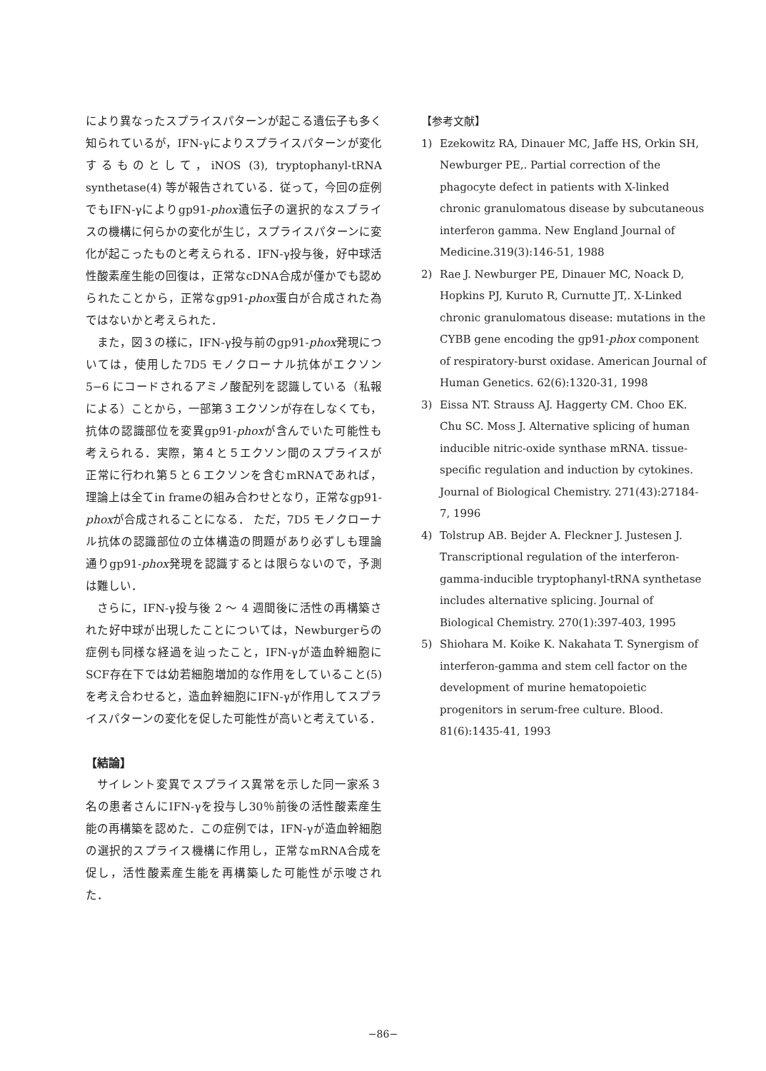により異なったスプライスパターンが起こる遺伝子も多く知られているが，IFN-γによりスプライスパターンが変化するものとして，iNOS (3), tryptophanyl-tRNA synthetase(4) 等が報告されている．従って，今回の症例でもIFN-γによりgp91-phox遺伝子の選択的なスプライスの機構に何らかの変化が生じ，スプライスパターンに変化が起こったものと考えられる．IFN-γ投与後，好中球活性酸素産生能の回復は，正常なcDNA合成が僅かでも認められたことから，正常なgp91-phox蛋白が合成された為ではないかと考えられた．
また，図３の様に，IFN-γ投与前のgp91-phox発現については，使用した7D5 モノクローナル抗体がエクソン 5−6 にコードされるアミノ酸配列を認識している（私報による）ことから，一部第３エクソンが存在しなくても，抗体の認識部位を変異gp91-phoxが含んでいた可能性も考えられる．実際，第４と５エクソン間のスプライスが正常に行われ第５と６エクソンを含むmRNAであれば，理論上は全てin frameの組み合わせとなり，正常なgp91-phoxが合成されることになる． ただ，7D5 モノクローナル抗体の認識部位の立体構造の問題があり必ずしも理論通りgp91-phox発現を認識するとは限らないので，予測は難しい．
さらに，IFN-γ投与後 2 ～ 4 週間後に活性の再構築された好中球が出現したことについては，Newburgerらの症例も同様な経過を辿ったこと，IFN-γが造血幹細胞にSCF存在下では幼若細胞増加的な作用をしていること(5)を考え合わせると，造血幹細胞にIFN-γが作用してスプライスパターンの変化を促した可能性が高いと考えている．
【結論】
サイレント変異でスプライス異常を示した同一家系３名の患者さんにIFN-γを投与し30％前後の活性酸素産生能の再構築を認めた．この症例では，IFN-γが造血幹細胞の選択的スプライス機構に作用し，正常なmRNA合成を促し，活性酸素産生能を再構築した可能性が示唆された．
【参考文献】
1) Ezekowitz RA, Dinauer MC, Jaffe HS, Orkin SH, Newburger PE,. Partial correction of the phagocyte defect in patients with X-linked chronic granulomatous disease by subcutaneous interferon gamma. New England Journal of Medicine.319(3):146-51, 1988
2) Rae J. Newburger PE, Dinauer MC, Noack D, Hopkins PJ, Kuruto R, Curnutte JT,. X-Linked chronic granulomatous disease: mutations in the CYBB gene encoding the gp91-phox component of respiratory-burst oxidase. American Journal of Human Genetics. 62(6):1320-31, 1998
3) Eissa NT. Strauss AJ. Haggerty CM. Choo EK. Chu SC. Moss J. Alternative splicing of human inducible nitric-oxide synthase mRNA. tissue-specific regulation and induction by cytokines. Journal of Biological Chemistry. 271(43):27184-7, 1996
4) Tolstrup AB. Bejder A. Fleckner J. Justesen J. Transcriptional regulation of the interferon-gamma-inducible tryptophanyl-tRNA synthetase includes alternative splicing. Journal of Biological Chemistry. 270(1):397-403, 1995
5) Shiohara M. Koike K. Nakahata T. Synergism of interferon-gamma and stem cell factor on the development of murine hematopoietic progenitors in serum-free culture. Blood. 81(6):1435-41, 1993
−86−